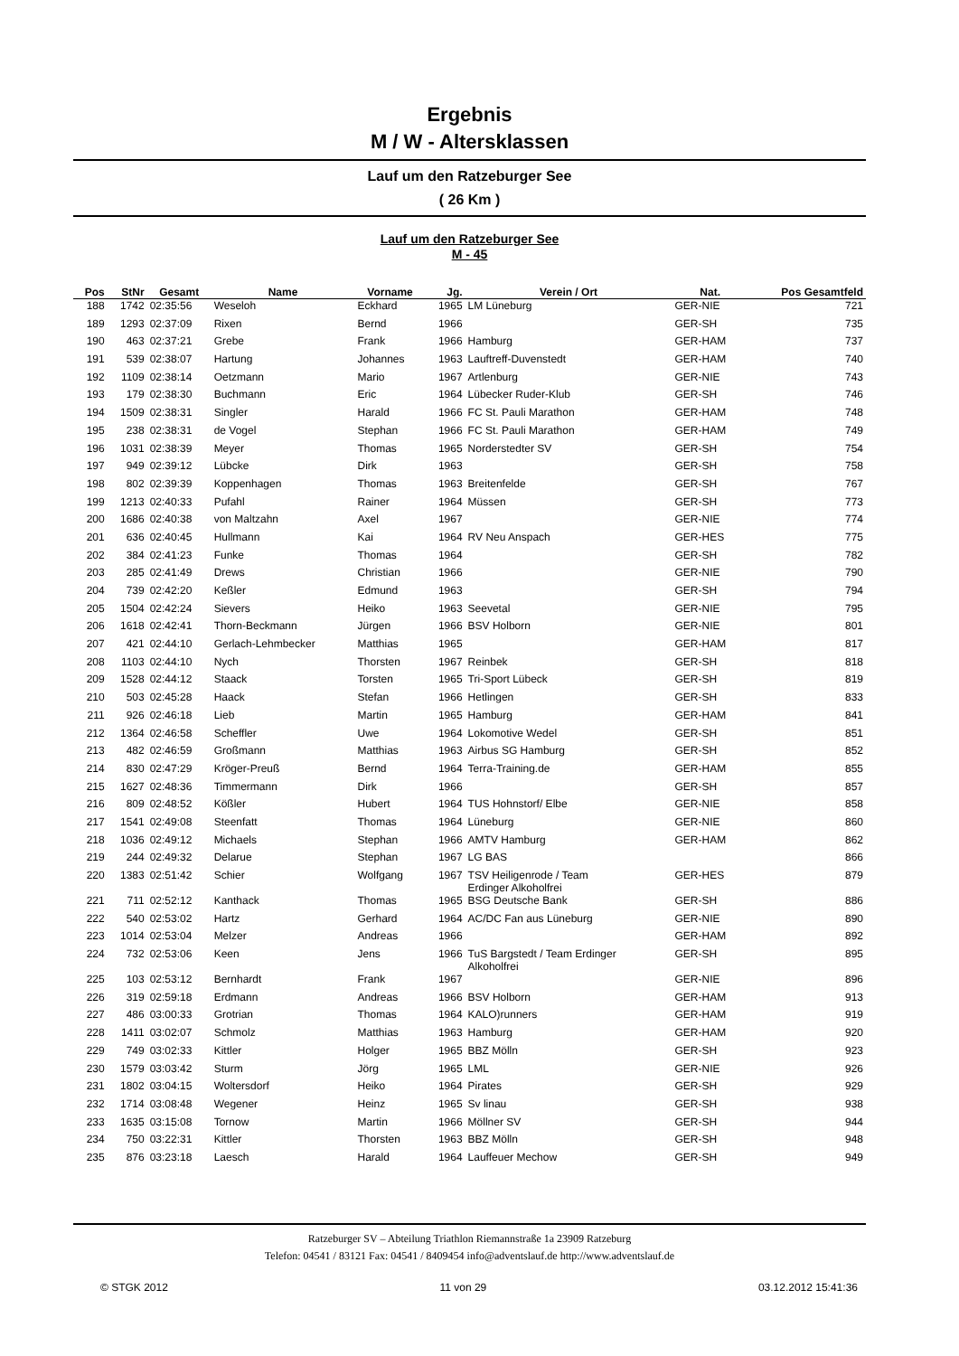Ergebnis
M / W - Altersklassen
Lauf um den Ratzeburger See
( 26 Km )
Lauf um den Ratzeburger See
M - 45
| Pos | StNr | Gesamt | Name | Vorname | Jg. | Verein / Ort | Nat. | Pos Gesamtfeld |
| --- | --- | --- | --- | --- | --- | --- | --- | --- |
| 188 | 1742 | 02:35:56 | Weseloh | Eckhard | 1965 | LM Lüneburg | GER-NIE | 721 |
| 189 | 1293 | 02:37:09 | Rixen | Bernd | 1966 | | GER-SH | 735 |
| 190 | 463 | 02:37:21 | Grebe | Frank | 1966 | Hamburg | GER-HAM | 737 |
| 191 | 539 | 02:38:07 | Hartung | Johannes | 1963 | Lauftreff-Duvenstedt | GER-HAM | 740 |
| 192 | 1109 | 02:38:14 | Oetzmann | Mario | 1967 | Artlenburg | GER-NIE | 743 |
| 193 | 179 | 02:38:30 | Buchmann | Eric | 1964 | Lübecker Ruder-Klub | GER-SH | 746 |
| 194 | 1509 | 02:38:31 | Singler | Harald | 1966 | FC St. Pauli Marathon | GER-HAM | 748 |
| 195 | 238 | 02:38:31 | de Vogel | Stephan | 1966 | FC St. Pauli Marathon | GER-HAM | 749 |
| 196 | 1031 | 02:38:39 | Meyer | Thomas | 1965 | Norderstedter SV | GER-SH | 754 |
| 197 | 949 | 02:39:12 | Lübcke | Dirk | 1963 | | GER-SH | 758 |
| 198 | 802 | 02:39:39 | Koppenhagen | Thomas | 1963 | Breitenfelde | GER-SH | 767 |
| 199 | 1213 | 02:40:33 | Pufahl | Rainer | 1964 | Müssen | GER-SH | 773 |
| 200 | 1686 | 02:40:38 | von Maltzahn | Axel | 1967 | | GER-NIE | 774 |
| 201 | 636 | 02:40:45 | Hullmann | Kai | 1964 | RV Neu Anspach | GER-HES | 775 |
| 202 | 384 | 02:41:23 | Funke | Thomas | 1964 | | GER-SH | 782 |
| 203 | 285 | 02:41:49 | Drews | Christian | 1966 | | GER-NIE | 790 |
| 204 | 739 | 02:42:20 | Keßler | Edmund | 1963 | | GER-SH | 794 |
| 205 | 1504 | 02:42:24 | Sievers | Heiko | 1963 | Seevetal | GER-NIE | 795 |
| 206 | 1618 | 02:42:41 | Thorn-Beckmann | Jürgen | 1966 | BSV Holborn | GER-NIE | 801 |
| 207 | 421 | 02:44:10 | Gerlach-Lehmbecker | Matthias | 1965 | | GER-HAM | 817 |
| 208 | 1103 | 02:44:10 | Nych | Thorsten | 1967 | Reinbek | GER-SH | 818 |
| 209 | 1528 | 02:44:12 | Staack | Torsten | 1965 | Tri-Sport Lübeck | GER-SH | 819 |
| 210 | 503 | 02:45:28 | Haack | Stefan | 1966 | Hetlingen | GER-SH | 833 |
| 211 | 926 | 02:46:18 | Lieb | Martin | 1965 | Hamburg | GER-HAM | 841 |
| 212 | 1364 | 02:46:58 | Scheffler | Uwe | 1964 | Lokomotive Wedel | GER-SH | 851 |
| 213 | 482 | 02:46:59 | Großmann | Matthias | 1963 | Airbus SG Hamburg | GER-SH | 852 |
| 214 | 830 | 02:47:29 | Kröger-Preuß | Bernd | 1964 | Terra-Training.de | GER-HAM | 855 |
| 215 | 1627 | 02:48:36 | Timmermann | Dirk | 1966 | | GER-SH | 857 |
| 216 | 809 | 02:48:52 | Kößler | Hubert | 1964 | TUS Hohnstorf/ Elbe | GER-NIE | 858 |
| 217 | 1541 | 02:49:08 | Steenfatt | Thomas | 1964 | Lüneburg | GER-NIE | 860 |
| 218 | 1036 | 02:49:12 | Michaels | Stephan | 1966 | AMTV Hamburg | GER-HAM | 862 |
| 219 | 244 | 02:49:32 | Delarue | Stephan | 1967 | LG BAS | | 866 |
| 220 | 1383 | 02:51:42 | Schier | Wolfgang | 1967 | TSV Heiligenrode / Team Erdinger Alkoholfrei | GER-HES | 879 |
| 221 | 711 | 02:52:12 | Kanthack | Thomas | 1965 | BSG Deutsche Bank | GER-SH | 886 |
| 222 | 540 | 02:53:02 | Hartz | Gerhard | 1964 | AC/DC Fan aus Lüneburg | GER-NIE | 890 |
| 223 | 1014 | 02:53:04 | Melzer | Andreas | 1966 | | GER-HAM | 892 |
| 224 | 732 | 02:53:06 | Keen | Jens | 1966 | TuS Bargstedt / Team Erdinger Alkoholfrei | GER-SH | 895 |
| 225 | 103 | 02:53:12 | Bernhardt | Frank | 1967 | | GER-NIE | 896 |
| 226 | 319 | 02:59:18 | Erdmann | Andreas | 1966 | BSV Holborn | GER-HAM | 913 |
| 227 | 486 | 03:00:33 | Grotrian | Thomas | 1964 | KALO)runners | GER-HAM | 919 |
| 228 | 1411 | 03:02:07 | Schmolz | Matthias | 1963 | Hamburg | GER-HAM | 920 |
| 229 | 749 | 03:02:33 | Kittler | Holger | 1965 | BBZ Mölln | GER-SH | 923 |
| 230 | 1579 | 03:03:42 | Sturm | Jörg | 1965 | LML | GER-NIE | 926 |
| 231 | 1802 | 03:04:15 | Woltersdorf | Heiko | 1964 | Pirates | GER-SH | 929 |
| 232 | 1714 | 03:08:48 | Wegener | Heinz | 1965 | Sv linau | GER-SH | 938 |
| 233 | 1635 | 03:15:08 | Tornow | Martin | 1966 | Möllner SV | GER-SH | 944 |
| 234 | 750 | 03:22:31 | Kittler | Thorsten | 1963 | BBZ Mölln | GER-SH | 948 |
| 235 | 876 | 03:23:18 | Laesch | Harald | 1964 | Lauffeuer Mechow | GER-SH | 949 |
Ratzeburger SV – Abteilung Triathlon Riemannstraße 1a 23909 Ratzeburg
Telefon: 04541 / 83121 Fax: 04541 / 8409454 info@adventslauf.de http://www.adventslauf.de
© STGK 2012 11 von 29 03.12.2012 15:41:36